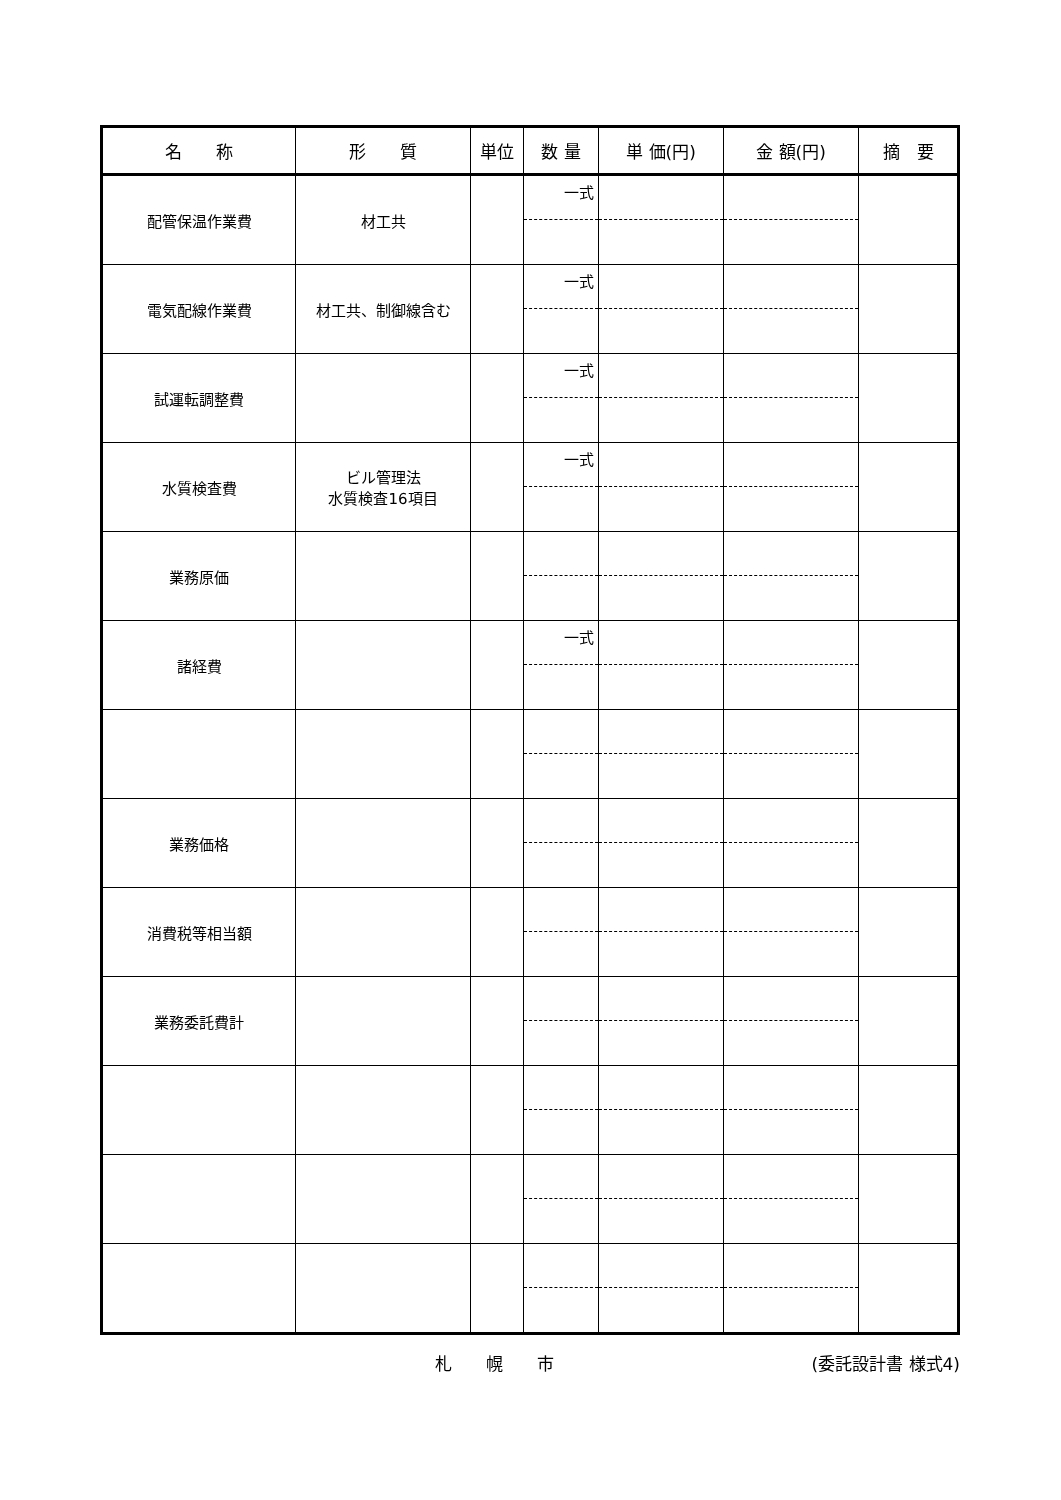| 名 称 | 形 質 | 単位 | 数 量 | 単 価(円) | 金 額(円) | 摘 要 |
| --- | --- | --- | --- | --- | --- | --- |
| 配管保温作業費 | 材工共 | | 一式 | | | |
| 電気配線作業費 | 材工共、制御線含む | | 一式 | | | |
| 試運転調整費 | | | 一式 | | | |
| 水質検査費 | ビル管理法 水質検査16項目 | | 一式 | | | |
| 業務原価 | | | | | | |
| 諸経費 | | | 一式 | | | |
| 業務価格 | | | | | | |
| 消費税等相当額 | | | | | | |
| 業務委託費計 | | | | | | |
札　　幌　　市 (委託設計書 様式4)